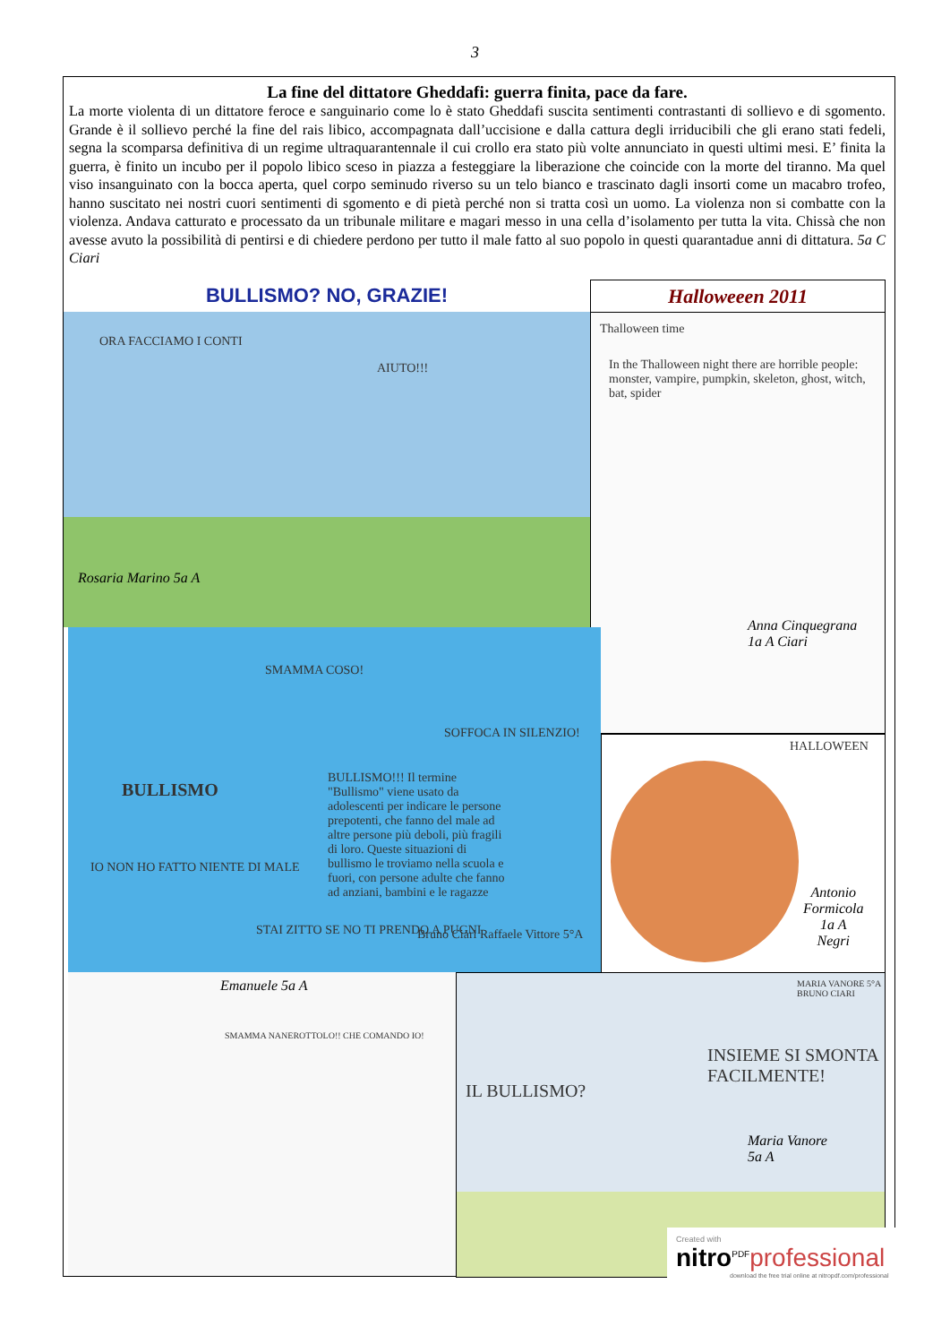3
La fine del dittatore Gheddafi: guerra finita, pace da fare.
La morte violenta di un dittatore feroce e sanguinario come lo è stato Gheddafi suscita sentimenti contrastanti di sollievo e di sgomento. Grande è il sollievo perché la fine del rais libico, accompagnata dall’uccisione e dalla cattura degli irriducibili che gli erano stati fedeli, segna la scomparsa definitiva di un regime ultraquarantennale il cui crollo era stato più volte annunciato in questi ultimi mesi. E’ finita la guerra, è finito un incubo per il popolo libico sceso in piazza a festeggiare la liberazione che coincide con la morte del tiranno. Ma quel viso insanguinato con la bocca aperta, quel corpo seminudo riverso su un telo bianco e trascinato dagli insorti come un macabro trofeo, hanno suscitato nei nostri cuori sentimenti di sgomento e di pietà perché non si tratta così un uomo. La violenza non si combatte con la violenza. Andava catturato e processato da un tribunale militare e magari messo in una cella d’isolamento per tutta la vita. Chissà che non avesse avuto la possibilità di pentirsi e di chiedere perdono per tutto il male fatto al suo popolo in questi quarantadue anni di dittatura. 5a C Ciari
BULLISMO? NO, GRAZIE! Halloweeen 2011
ORA FACCIAMO I CONTI
AIUTO!!!
Rosaria Marino 5a A
Thalloween time
In the Thalloween night there are horrible people: monster, vampire, pumpkin, skeleton, ghost, witch, bat, spider
Anna Cinquegrana
1a A Ciari
SMAMMA COSO!
SOFFOCA IN SILENZIO!
BULLISMO
BULLISMO!!! Il termine "Bullismo" viene usato da adolescenti per indicare le persone prepotenti, che fanno del male ad altre persone più deboli, più fragili di loro. Queste situazioni di bullismo le troviamo nella scuola e fuori, con persone adulte che fanno ad anziani, bambini e le ragazze
IO NON HO FATTO NIENTE DI MALE
STAI ZITTO SE NO TI PRENDO A PUGNI
Bruno Ciari Raffaele Vittore 5°A
HALLOWEEN
Antonio
Formicola
1a A
Negri
Emanuele 5a A
SMAMMA NANEROTTOLO!! CHE COMANDO IO!
MARIA VANORE 5°A BRUNO CIARI
INSIEME SI SMONTA FACILMENTE!
IL BULLISMO?
Maria Vanore
5a A
Created with
nitro<sup>PDF</sup>professional
download the free trial online at nitropdf.com/professional